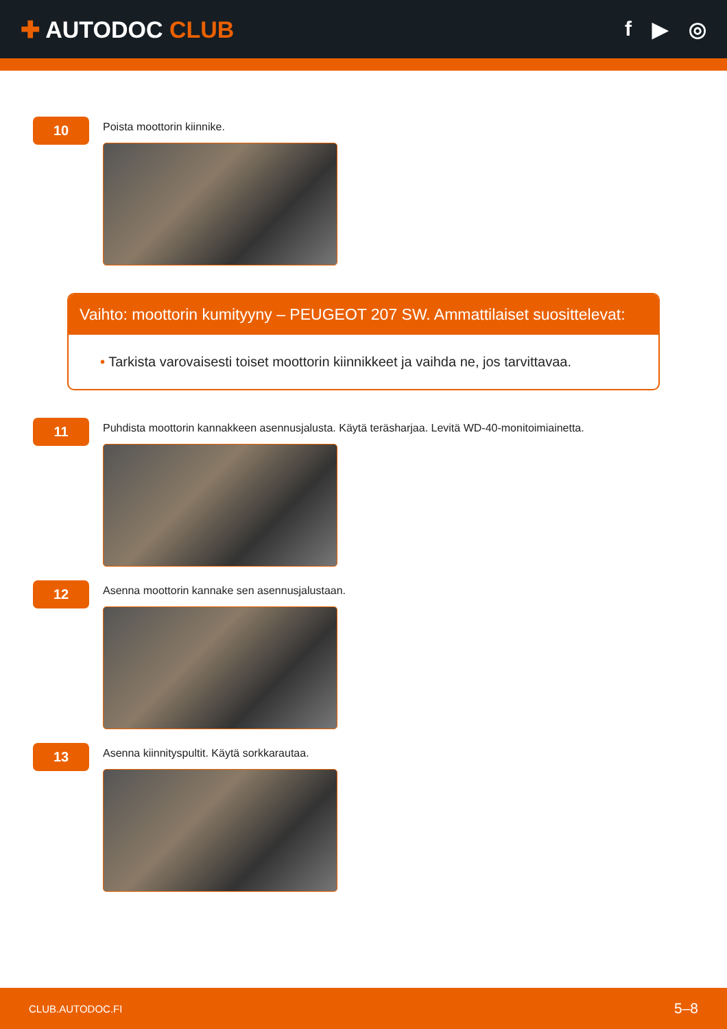✚ AUTODOC CLUB f ▶ ◎
10
Poista moottorin kiinnike.
Vaihto: moottorin kumityyny – PEUGEOT 207 SW. Ammattilaiset suosittelevat:
• Tarkista varovaisesti toiset moottorin kiinnikkeet ja vaihda ne, jos tarvittavaa.
11
Puhdista moottorin kannakkeen asennusjalusta. Käytä teräsharjaa. Levitä WD-40-monitoimiainetta.
12
Asenna moottorin kannake sen asennusjalustaan.
13
Asenna kiinnityspultit. Käytä sorkkarautaa.
CLUB.AUTODOC.FI 5–8